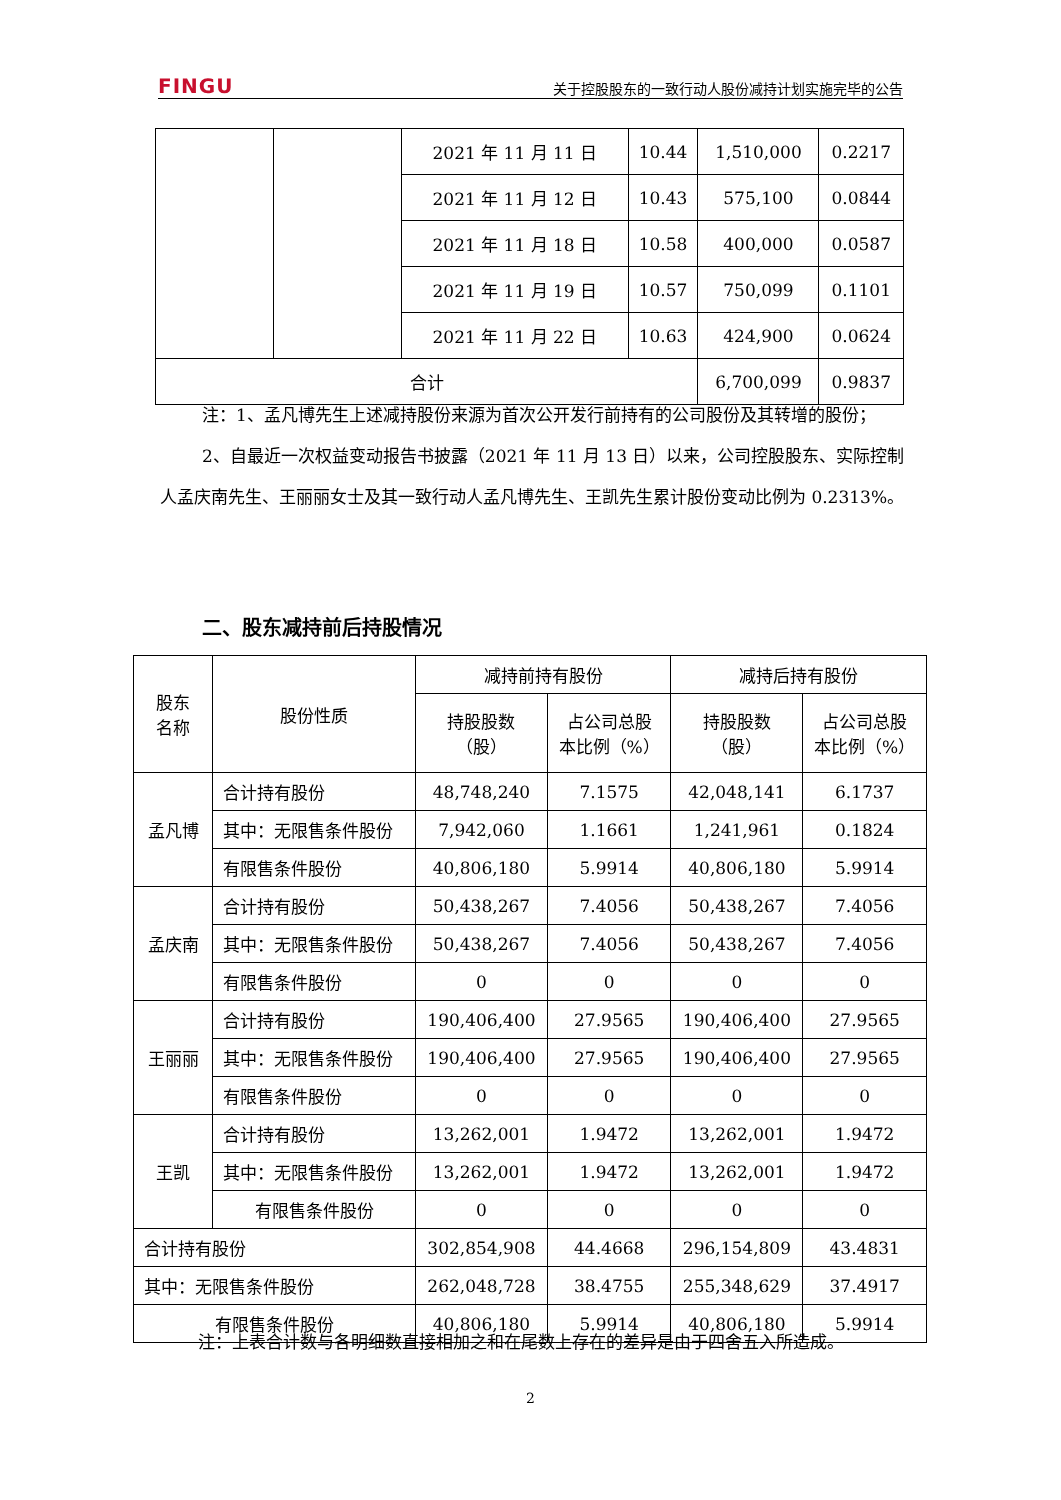FINGU 关于控股股东的一致行动人股份减持计划实施完毕的公告
| | | 2021 年 11 月 11 日 | 10.44 | 1,510,000 | 0.2217 |
| | | 2021 年 11 月 12 日 | 10.43 | 575,100 | 0.0844 |
| | | 2021 年 11 月 18 日 | 10.58 | 400,000 | 0.0587 |
| | | 2021 年 11 月 19 日 | 10.57 | 750,099 | 0.1101 |
| | | 2021 年 11 月 22 日 | 10.63 | 424,900 | 0.0624 |
| 合计 | | | | 6,700,099 | 0.9837 |
注：1、孟凡博先生上述减持股份来源为首次公开发行前持有的公司股份及其转增的股份；
2、自最近一次权益变动报告书披露（2021 年 11 月 13 日）以来，公司控股股东、实际控制人孟庆南先生、王丽丽女士及其一致行动人孟凡博先生、王凯先生累计股份变动比例为 0.2313%。
二、股东减持前后持股情况
| 股东 名称 | 股份性质 | 减持前持有股份 | | 减持后持有股份 | |
| | | 持股股数 （股） | 占公司总股 本比例（%） | 持股股数 （股） | 占公司总股 本比例（%） |
| 孟凡博 | 合计持有股份 | 48,748,240 | 7.1575 | 42,048,141 | 6.1737 |
| | 其中：无限售条件股份 | 7,942,060 | 1.1661 | 1,241,961 | 0.1824 |
| | 有限售条件股份 | 40,806,180 | 5.9914 | 40,806,180 | 5.9914 |
| 孟庆南 | 合计持有股份 | 50,438,267 | 7.4056 | 50,438,267 | 7.4056 |
| | 其中：无限售条件股份 | 50,438,267 | 7.4056 | 50,438,267 | 7.4056 |
| | 有限售条件股份 | 0 | 0 | 0 | 0 |
| 王丽丽 | 合计持有股份 | 190,406,400 | 27.9565 | 190,406,400 | 27.9565 |
| | 其中：无限售条件股份 | 190,406,400 | 27.9565 | 190,406,400 | 27.9565 |
| | 有限售条件股份 | 0 | 0 | 0 | 0 |
| 王凯 | 合计持有股份 | 13,262,001 | 1.9472 | 13,262,001 | 1.9472 |
| | 其中：无限售条件股份 | 13,262,001 | 1.9472 | 13,262,001 | 1.9472 |
| | 有限售条件股份 | 0 | 0 | 0 | 0 |
| 合计持有股份 | | 302,854,908 | 44.4668 | 296,154,809 | 43.4831 |
| 其中：无限售条件股份 | | 262,048,728 | 38.4755 | 255,348,629 | 37.4917 |
| 有限售条件股份 | | 40,806,180 | 5.9914 | 40,806,180 | 5.9914 |
注：上表合计数与各明细数直接相加之和在尾数上存在的差异是由于四舍五入所造成。
2